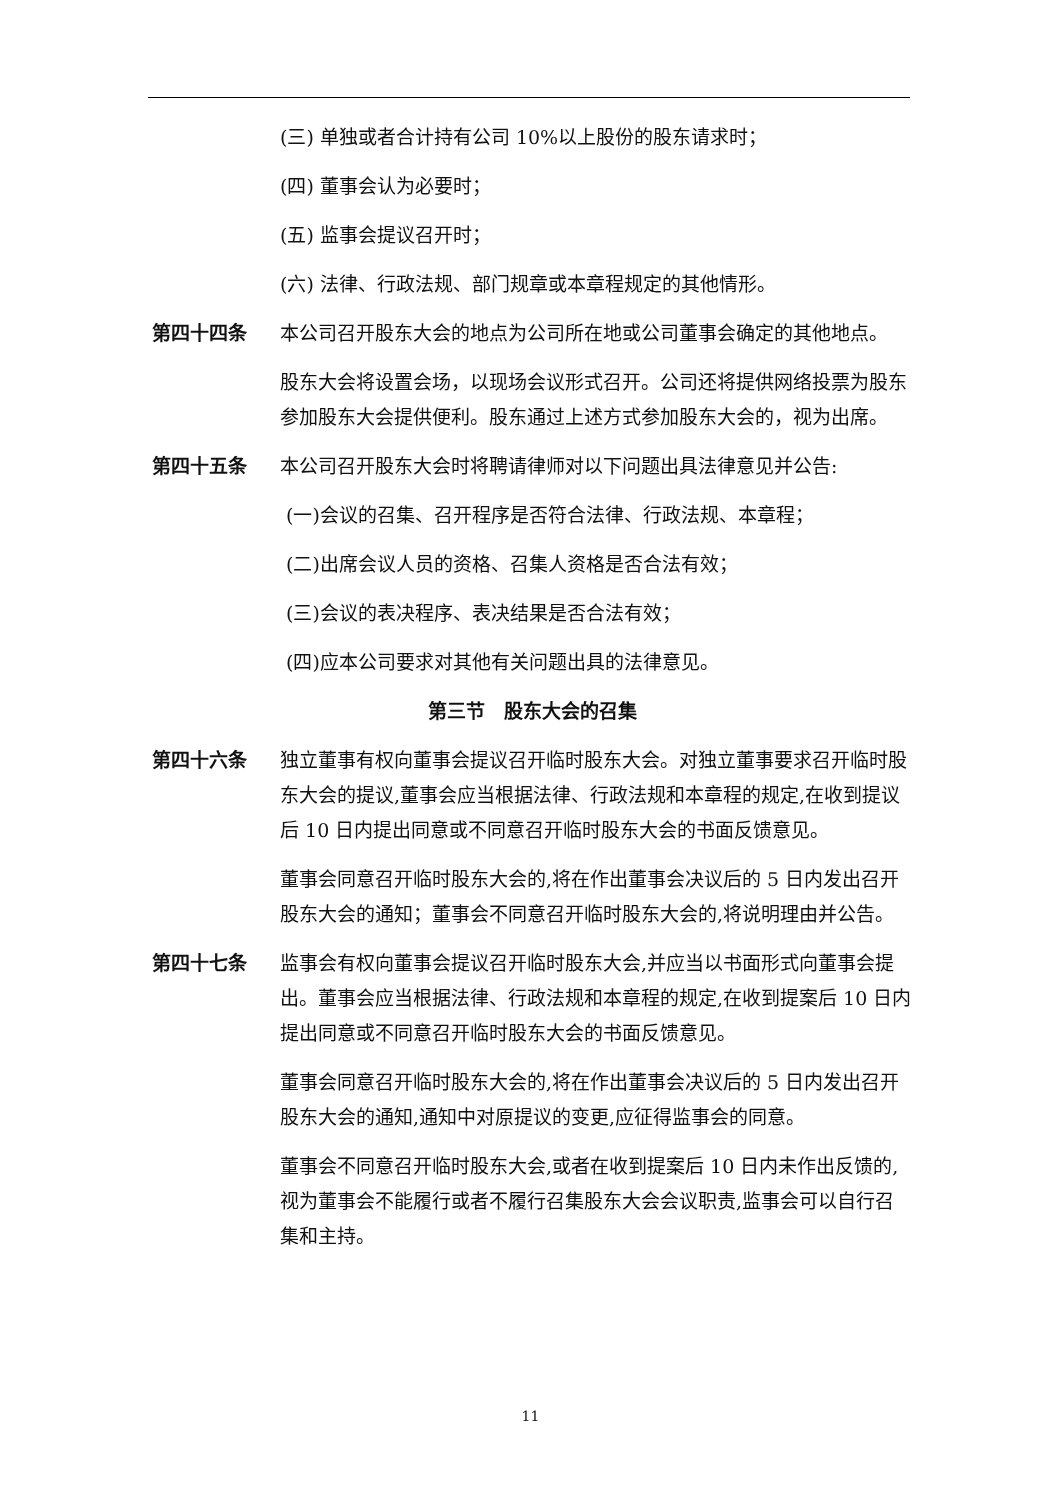(三) 单独或者合计持有公司 10%以上股份的股东请求时；
(四) 董事会认为必要时；
(五) 监事会提议召开时；
(六) 法律、行政法规、部门规章或本章程规定的其他情形。
第四十四条 本公司召开股东大会的地点为公司所在地或公司董事会确定的其他地点。
股东大会将设置会场，以现场会议形式召开。公司还将提供网络投票为股东参加股东大会提供便利。股东通过上述方式参加股东大会的，视为出席。
第四十五条 本公司召开股东大会时将聘请律师对以下问题出具法律意见并公告:
(一)会议的召集、召开程序是否符合法律、行政法规、本章程；
(二)出席会议人员的资格、召集人资格是否合法有效；
(三)会议的表决程序、表决结果是否合法有效；
(四)应本公司要求对其他有关问题出具的法律意见。
第三节　股东大会的召集
第四十六条 独立董事有权向董事会提议召开临时股东大会。对独立董事要求召开临时股东大会的提议,董事会应当根据法律、行政法规和本章程的规定,在收到提议后 10 日内提出同意或不同意召开临时股东大会的书面反馈意见。
董事会同意召开临时股东大会的,将在作出董事会决议后的 5 日内发出召开股东大会的通知；董事会不同意召开临时股东大会的,将说明理由并公告。
第四十七条 监事会有权向董事会提议召开临时股东大会,并应当以书面形式向董事会提出。董事会应当根据法律、行政法规和本章程的规定,在收到提案后 10 日内提出同意或不同意召开临时股东大会的书面反馈意见。
董事会同意召开临时股东大会的,将在作出董事会决议后的 5 日内发出召开股东大会的通知,通知中对原提议的变更,应征得监事会的同意。
董事会不同意召开临时股东大会,或者在收到提案后 10 日内未作出反馈的,视为董事会不能履行或者不履行召集股东大会会议职责,监事会可以自行召集和主持。
11